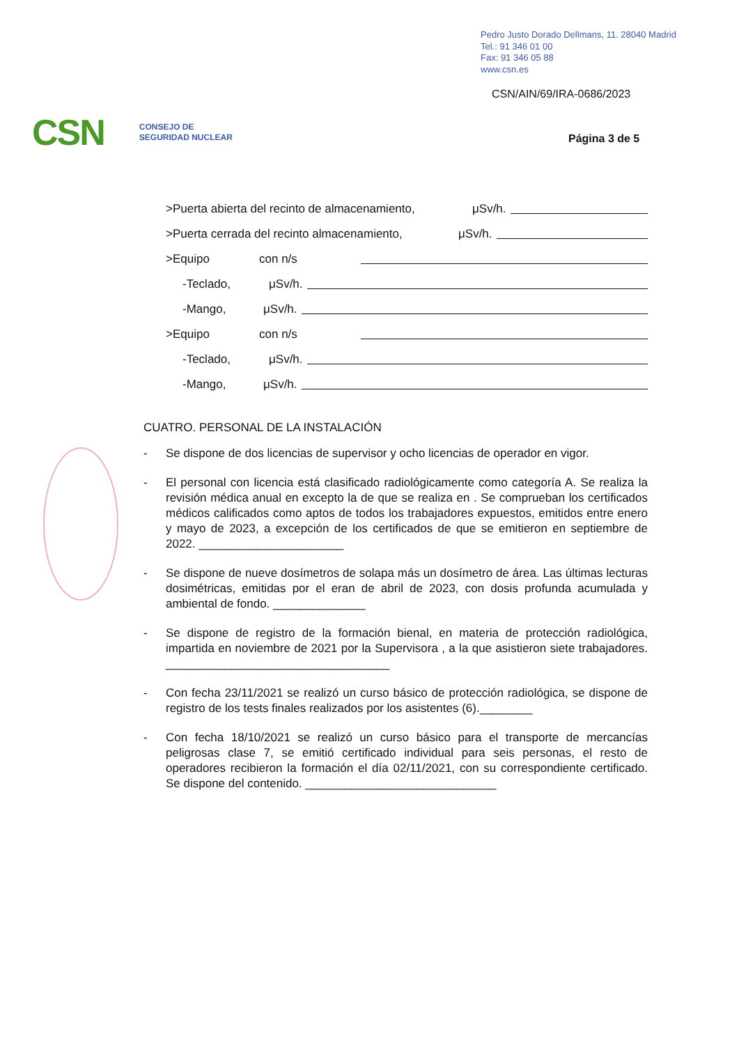Pedro Justo Dorado Dellmans, 11. 28040 Madrid
Tel.: 91 346 01 00
Fax: 91 346 05 88
www.csn.es
CSN/AIN/69/IRA-0686/2023
CSN CONSEJO DE
SEGURIDAD NUCLEAR
Página 3 de 5
>Puerta abierta del recinto de almacenamiento, μSv/h.
>Puerta cerrada del recinto almacenamiento, μSv/h.
>Equipo con n/s
-Teclado, μSv/h.
-Mango, μSv/h.
>Equipo con n/s
-Teclado, μSv/h.
-Mango, μSv/h.
CUATRO. PERSONAL DE LA INSTALACIÓN
- Se dispone de dos licencias de supervisor y ocho licencias de operador en vigor.
- El personal con licencia está clasificado radiológicamente como categoría A. Se realiza la revisión médica anual en excepto la de que se realiza en . Se comprueban los certificados médicos calificados como aptos de todos los trabajadores expuestos, emitidos entre enero y mayo de 2023, a excepción de los certificados de que se emitieron en septiembre de 2022. ______________________
- Se dispone de nueve dosímetros de solapa más un dosímetro de área. Las últimas lecturas dosimétricas, emitidas por el eran de abril de 2023, con dosis profunda acumulada y ambiental de fondo. ______________
- Se dispone de registro de la formación bienal, en materia de protección radiológica, impartida en noviembre de 2021 por la Supervisora , a la que asistieron siete trabajadores. __________________________________
- Con fecha 23/11/2021 se realizó un curso básico de protección radiológica, se dispone de registro de los tests finales realizados por los asistentes (6).________
- Con fecha 18/10/2021 se realizó un curso básico para el transporte de mercancías peligrosas clase 7, se emitió certificado individual para seis personas, el resto de operadores recibieron la formación el día 02/11/2021, con su correspondiente certificado. Se dispone del contenido. _____________________________